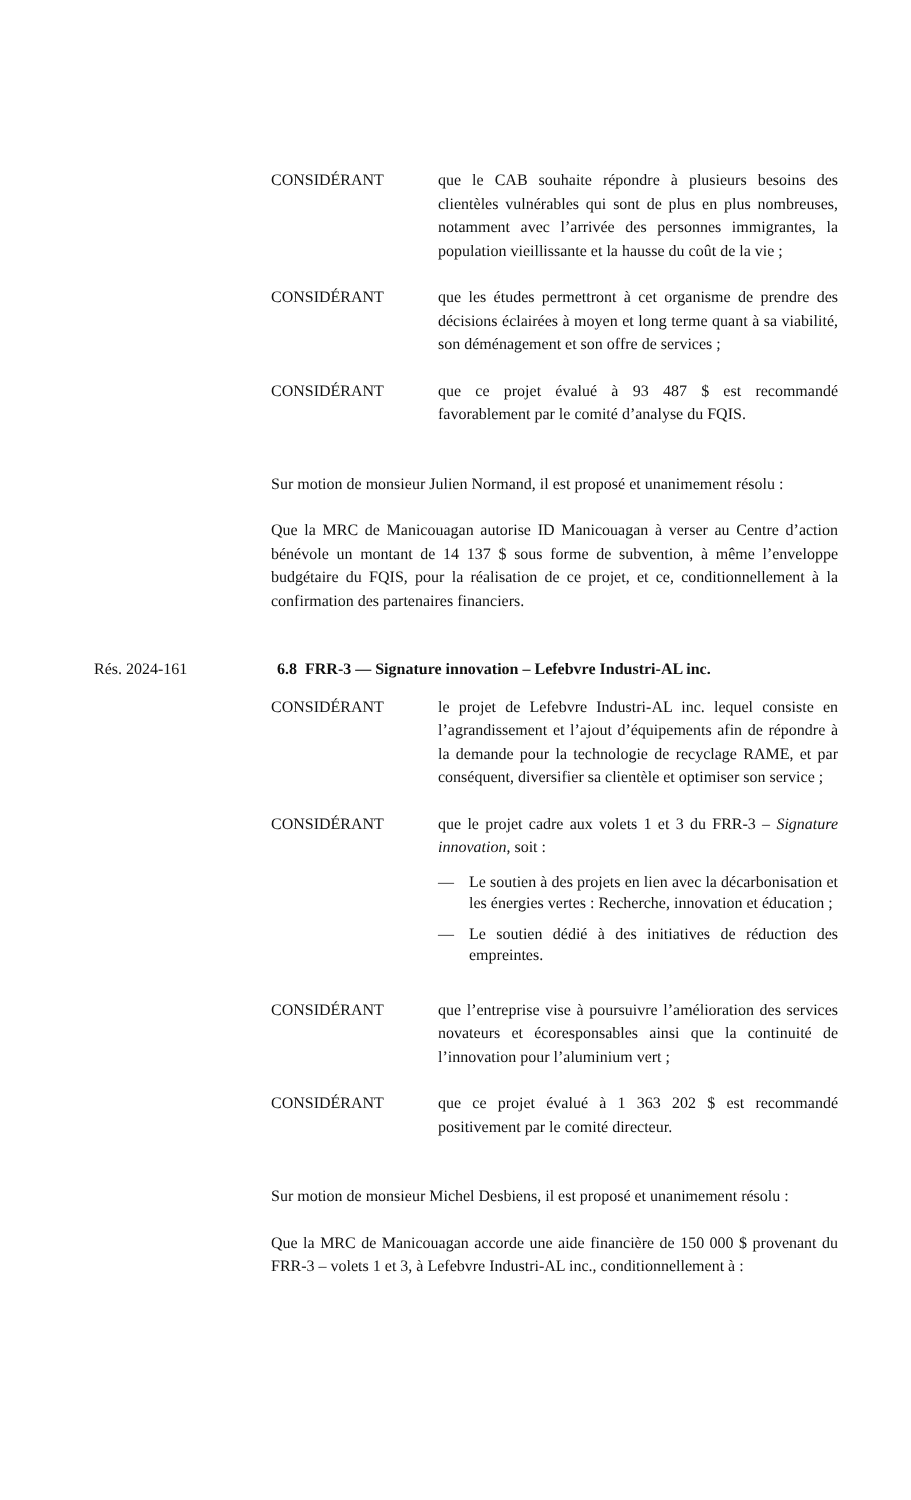CONSIDÉRANT que le CAB souhaite répondre à plusieurs besoins des clientèles vulnérables qui sont de plus en plus nombreuses, notamment avec l’arrivée des personnes immigrantes, la population vieillissante et la hausse du coût de la vie ;
CONSIDÉRANT que les études permettront à cet organisme de prendre des décisions éclairées à moyen et long terme quant à sa viabilité, son déménagement et son offre de services ;
CONSIDÉRANT que ce projet évalué à 93 487 $ est recommandé favorablement par le comité d’analyse du FQIS.
Sur motion de monsieur Julien Normand, il est proposé et unanimement résolu :
Que la MRC de Manicouagan autorise ID Manicouagan à verser au Centre d’action bénévole un montant de 14 137 $ sous forme de subvention, à même l’enveloppe budgétaire du FQIS, pour la réalisation de ce projet, et ce, conditionnellement à la confirmation des partenaires financiers.
Rés. 2024-161 6.8 FRR-3 — Signature innovation – Lefebvre Industri-AL inc.
CONSIDÉRANT le projet de Lefebvre Industri-AL inc. lequel consiste en l’agrandissement et l’ajout d’équipements afin de répondre à la demande pour la technologie de recyclage RAME, et par conséquent, diversifier sa clientèle et optimiser son service ;
CONSIDÉRANT que le projet cadre aux volets 1 et 3 du FRR-3 – Signature innovation, soit :
— Le soutien à des projets en lien avec la décarbonisation et les énergies vertes : Recherche, innovation et éducation ;
— Le soutien dédié à des initiatives de réduction des empreintes.
CONSIDÉRANT que l’entreprise vise à poursuivre l’amélioration des services novateurs et écoresponsables ainsi que la continuité de l’innovation pour l’aluminium vert ;
CONSIDÉRANT que ce projet évalué à 1 363 202 $ est recommandé positivement par le comité directeur.
Sur motion de monsieur Michel Desbiens, il est proposé et unanimement résolu :
Que la MRC de Manicouagan accorde une aide financière de 150 000 $ provenant du FRR-3 – volets 1 et 3, à Lefebvre Industri-AL inc., conditionnellement à :